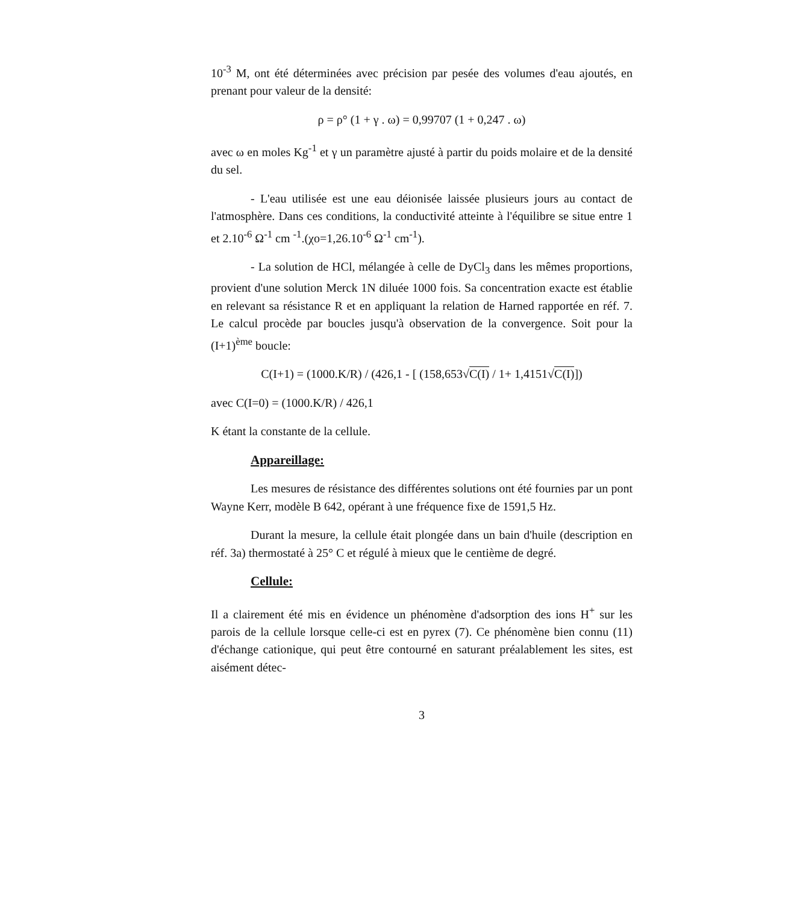10<sup>-3</sup> M, ont été déterminées avec précision par pesée des volumes d'eau ajoutés, en prenant pour valeur de la densité:
ρ = ρ° (1 + γ . ω) = 0,99707 (1 + 0,247 . ω)
avec ω en moles Kg<sup>-1</sup> et γ un paramètre ajusté à partir du poids molaire et de la densité du sel.
- L'eau utilisée est une eau déionisée laissée plusieurs jours au contact de l'atmosphère. Dans ces conditions, la conductivité atteinte à l'équilibre se situe entre 1 et 2.10<sup>-6</sup> Ω<sup>-1</sup> cm <sup>-1</sup>.(χo=1,26.10<sup>-6</sup> Ω<sup>-1</sup> cm<sup>-1</sup>).
- La solution de HCl, mélangée à celle de DyCl<sub>3</sub> dans les mêmes proportions, provient d'une solution Merck 1N diluée 1000 fois. Sa concentration exacte est établie en relevant sa résistance R et en appliquant la relation de Harned rapportée en réf. 7. Le calcul procède par boucles jusqu'à observation de la convergence. Soit pour la (I+1)<sup>ème</sup> boucle:
C(I+1) = (1000.K/R) / (426,1 - [ (158,653√C(I) / 1+ 1,4151√C(I)])
avec C(I=0) = (1000.K/R) / 426,1
K étant la constante de la cellule.
Appareillage:
Les mesures de résistance des différentes solutions ont été fournies par un pont Wayne Kerr, modèle B 642, opérant à une fréquence fixe de 1591,5 Hz.
Durant la mesure, la cellule était plongée dans un bain d'huile (description en réf. 3a) thermostaté à 25° C et régulé à mieux que le centième de degré.
Cellule:
Il a clairement été mis en évidence un phénomène d'adsorption des ions H<sup>+</sup> sur les parois de la cellule lorsque celle-ci est en pyrex (7). Ce phénomène bien connu (11) d'échange cationique, qui peut être contourné en saturant préalablement les sites, est aisément détec-
3